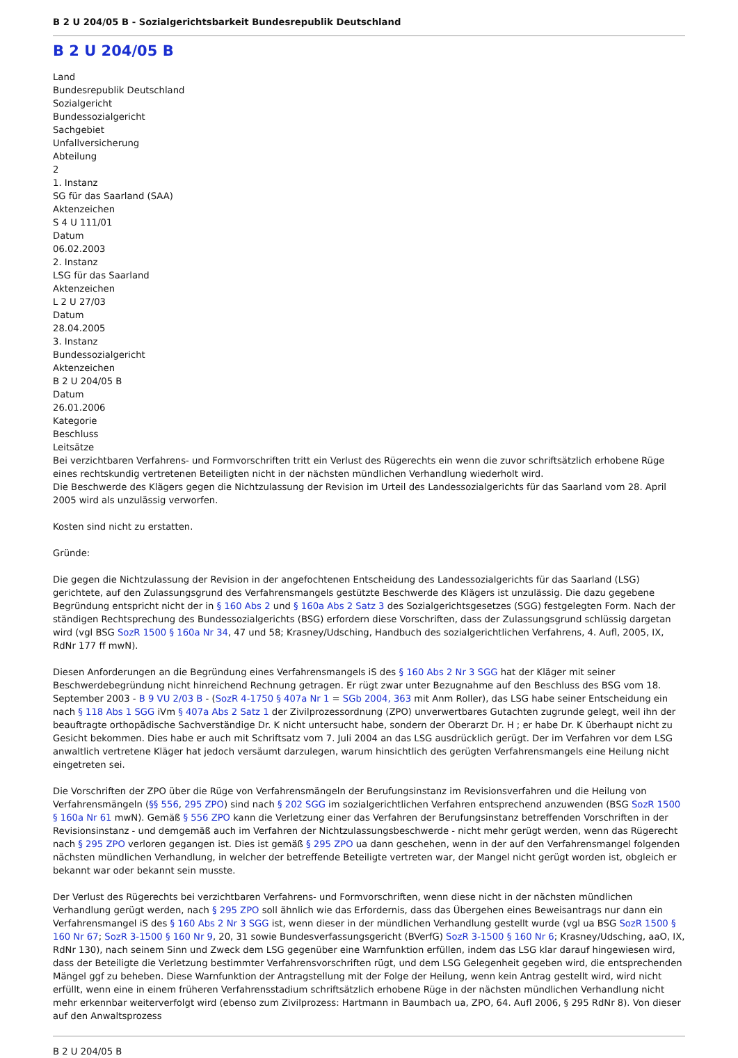B 2 U 204/05 B - Sozialgerichtsbarkeit Bundesrepublik Deutschland
B 2 U 204/05 B
Land
Bundesrepublik Deutschland
Sozialgericht
Bundessozialgericht
Sachgebiet
Unfallversicherung
Abteilung
2
1. Instanz
SG für das Saarland (SAA)
Aktenzeichen
S 4 U 111/01
Datum
06.02.2003
2. Instanz
LSG für das Saarland
Aktenzeichen
L 2 U 27/03
Datum
28.04.2005
3. Instanz
Bundessozialgericht
Aktenzeichen
B 2 U 204/05 B
Datum
26.01.2006
Kategorie
Beschluss
Leitsätze
Bei verzichtbaren Verfahrens- und Formvorschriften tritt ein Verlust des Rügerechts ein wenn die zuvor schriftsätzlich erhobene Rüge eines rechtskundig vertretenen Beteiligten nicht in der nächsten mündlichen Verhandlung wiederholt wird.
Die Beschwerde des Klägers gegen die Nichtzulassung der Revision im Urteil des Landessozialgerichts für das Saarland vom 28. April 2005 wird als unzulässig verworfen.
Kosten sind nicht zu erstatten.
Gründe:
Die gegen die Nichtzulassung der Revision in der angefochtenen Entscheidung des Landessozialgerichts für das Saarland (LSG) gerichtete, auf den Zulassungsgrund des Verfahrensmangels gestützte Beschwerde des Klägers ist unzulässig. Die dazu gegebene Begründung entspricht nicht der in § 160 Abs 2 und § 160a Abs 2 Satz 3 des Sozialgerichtsgesetzes (SGG) festgelegten Form. Nach der ständigen Rechtsprechung des Bundessozialgerichts (BSG) erfordern diese Vorschriften, dass der Zulassungsgrund schlüssig dargetan wird (vgl BSG SozR 1500 § 160a Nr 34, 47 und 58; Krasney/Udsching, Handbuch des sozialgerichtlichen Verfahrens, 4. Aufl, 2005, IX, RdNr 177 ff mwN).
Diesen Anforderungen an die Begründung eines Verfahrensmangels iS des § 160 Abs 2 Nr 3 SGG hat der Kläger mit seiner Beschwerdebegründung nicht hinreichend Rechnung getragen. Er rügt zwar unter Bezugnahme auf den Beschluss des BSG vom 18. September 2003 - B 9 VU 2/03 B - (SozR 4-1750 § 407a Nr 1 = SGb 2004, 363 mit Anm Roller), das LSG habe seiner Entscheidung ein nach § 118 Abs 1 SGG iVm § 407a Abs 2 Satz 1 der Zivilprozessordnung (ZPO) unverwertbares Gutachten zugrunde gelegt, weil ihn der beauftragte orthopädische Sachverständige Dr. K nicht untersucht habe, sondern der Oberarzt Dr. H ; er habe Dr. K überhaupt nicht zu Gesicht bekommen. Dies habe er auch mit Schriftsatz vom 7. Juli 2004 an das LSG ausdrücklich gerügt. Der im Verfahren vor dem LSG anwaltlich vertretene Kläger hat jedoch versäumt darzulegen, warum hinsichtlich des gerügten Verfahrensmangels eine Heilung nicht eingetreten sei.
Die Vorschriften der ZPO über die Rüge von Verfahrensmängeln der Berufungsinstanz im Revisionsverfahren und die Heilung von Verfahrensmängeln (§§ 556, 295 ZPO) sind nach § 202 SGG im sozialgerichtlichen Verfahren entsprechend anzuwenden (BSG SozR 1500 § 160a Nr 61 mwN). Gemäß § 556 ZPO kann die Verletzung einer das Verfahren der Berufungsinstanz betreffenden Vorschriften in der Revisionsinstanz - und demgemäß auch im Verfahren der Nichtzulassungsbeschwerde - nicht mehr gerügt werden, wenn das Rügerecht nach § 295 ZPO verloren gegangen ist. Dies ist gemäß § 295 ZPO ua dann geschehen, wenn in der auf den Verfahrensmangel folgenden nächsten mündlichen Verhandlung, in welcher der betreffende Beteiligte vertreten war, der Mangel nicht gerügt worden ist, obgleich er bekannt war oder bekannt sein musste.
Der Verlust des Rügerechts bei verzichtbaren Verfahrens- und Formvorschriften, wenn diese nicht in der nächsten mündlichen Verhandlung gerügt werden, nach § 295 ZPO soll ähnlich wie das Erfordernis, dass das Übergehen eines Beweisantrags nur dann ein Verfahrensmangel iS des § 160 Abs 2 Nr 3 SGG ist, wenn dieser in der mündlichen Verhandlung gestellt wurde (vgl ua BSG SozR 1500 § 160 Nr 67; SozR 3-1500 § 160 Nr 9, 20, 31 sowie Bundesverfassungsgericht (BVerfG) SozR 3-1500 § 160 Nr 6; Krasney/Udsching, aaO, IX, RdNr 130), nach seinem Sinn und Zweck dem LSG gegenüber eine Warnfunktion erfüllen, indem das LSG klar darauf hingewiesen wird, dass der Beteiligte die Verletzung bestimmter Verfahrensvorschriften rügt, und dem LSG Gelegenheit gegeben wird, die entsprechenden Mängel ggf zu beheben. Diese Warnfunktion der Antragstellung mit der Folge der Heilung, wenn kein Antrag gestellt wird, wird nicht erfüllt, wenn eine in einem früheren Verfahrensstadium schriftsätzlich erhobene Rüge in der nächsten mündlichen Verhandlung nicht mehr erkennbar weiterverfolgt wird (ebenso zum Zivilprozess: Hartmann in Baumbach ua, ZPO, 64. Aufl 2006, § 295 RdNr 8). Von dieser auf den Anwaltsprozess
B 2 U 204/05 B